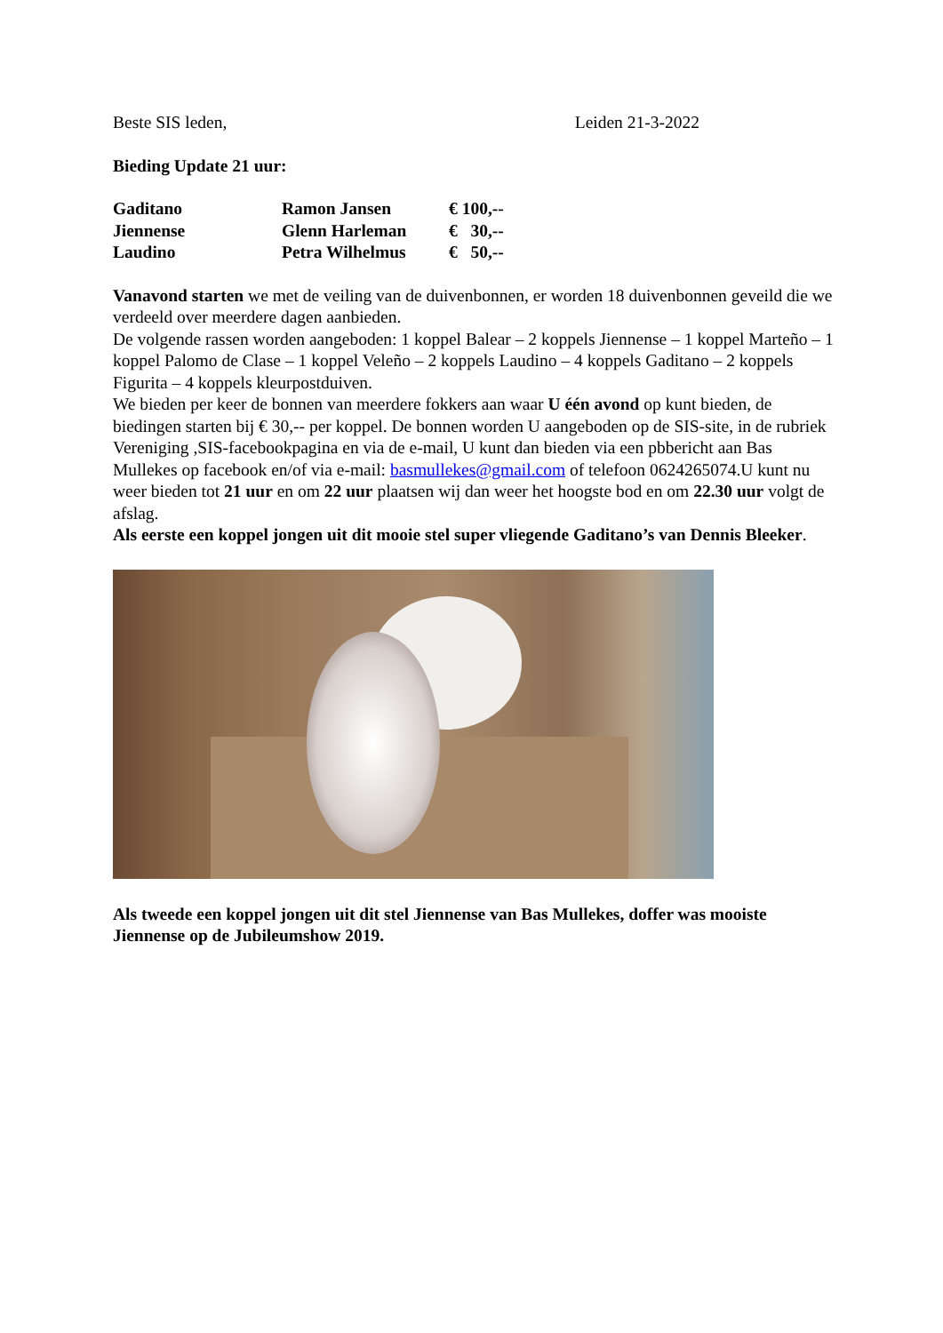Beste SIS leden, Leiden 21-3-2022
Bieding Update 21 uur:
| Gaditano | Ramon Jansen | € 100,-- |
| Jiennense | Glenn Harleman | € 30,-- |
| Laudino | Petra Wilhelmus | € 50,-- |
Vanavond starten we met de veiling van de duivenbonnen, er worden 18 duivenbonnen geveild die we verdeeld over meerdere dagen aanbieden.
De volgende rassen worden aangeboden: 1 koppel Balear – 2 koppels Jiennense – 1 koppel Marteño – 1 koppel Palomo de Clase – 1 koppel Veleño – 2 koppels Laudino – 4 koppels Gaditano – 2 koppels Figurita – 4 koppels kleurpostduiven.
We bieden per keer de bonnen van meerdere fokkers aan waar U één avond op kunt bieden, de biedingen starten bij € 30,-- per koppel. De bonnen worden U aangeboden op de SIS-site, in de rubriek Vereniging ,SIS-facebookpagina en via de e-mail, U kunt dan bieden via een pbbericht aan Bas Mullekes op facebook en/of via e-mail: basmullekes@gmail.com of telefoon 0624265074.U kunt nu weer bieden tot 21 uur en om 22 uur plaatsen wij dan weer het hoogste bod en om 22.30 uur volgt de afslag.
Als eerste een koppel jongen uit dit mooie stel super vliegende Gaditano’s van Dennis Bleeker.
Als tweede een koppel jongen uit dit stel Jiennense van Bas Mullekes, doffer was mooiste Jiennense op de Jubileumshow 2019.